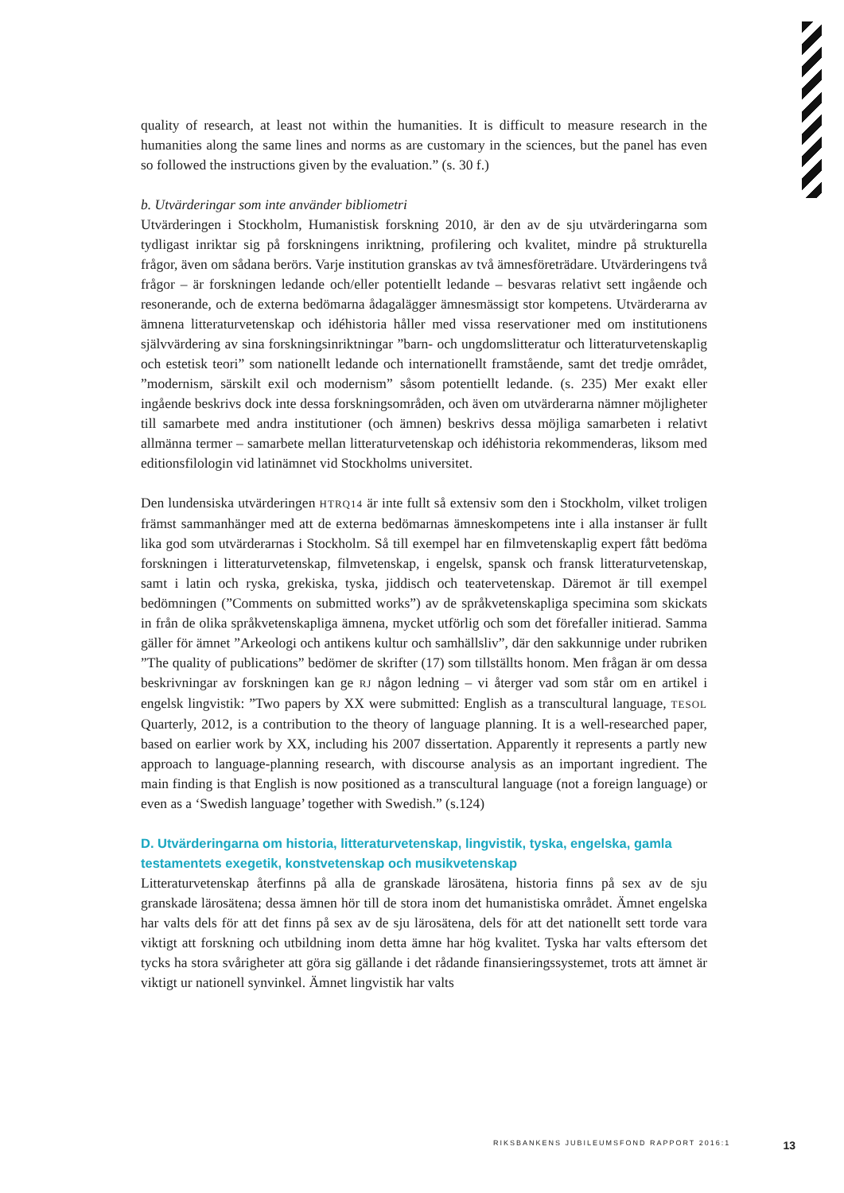quality of research, at least not within the humanities. It is difficult to measure research in the humanities along the same lines and norms as are customary in the sciences, but the panel has even so followed the instructions given by the evaluation.” (s. 30 f.)
b. Utvärderingar som inte använder bibliometri
Utvärderingen i Stockholm, Humanistisk forskning 2010, är den av de sju utvärderingarna som tydligast inriktar sig på forskningens inriktning, profilering och kvalitet, mindre på strukturella frågor, även om sådana berörs. Varje institution granskas av två ämnesföreträdare. Utvärderingens två frågor – är forskningen ledande och/eller potentiellt ledande – besvaras relativt sett ingående och resonerande, och de externa bedömarna ådagalägger ämnesmässigt stor kompetens. Utvärderarna av ämnena litteraturvetenskap och idéhistoria håller med vissa reservationer med om institutionens självvärdering av sina forskningsinriktningar ”barn- och ungdomslitteratur och litteraturvetenskaplig och estetisk teori” som nationellt ledande och internationellt framstående, samt det tredje området, ”modernism, särskilt exil och modernism” såsom potentiellt ledande. (s. 235) Mer exakt eller ingående beskrivs dock inte dessa forskningsområden, och även om utvärderarna nämner möjligheter till samarbete med andra institutioner (och ämnen) beskrivs dessa möjliga samarbeten i relativt allmänna termer – samarbete mellan litteraturvetenskap och idéhistoria rekommenderas, liksom med editionsfilologin vid latinämnet vid Stockholms universitet.
Den lundensiska utvärderingen HTRQ14 är inte fullt så extensiv som den i Stockholm, vilket troligen främst sammanhänger med att de externa bedömarnas ämneskompetens inte i alla instanser är fullt lika god som utvärderarnas i Stockholm. Så till exempel har en filmvetenskaplig expert fått bedöma forskningen i litteraturvetenskap, filmvetenskap, i engelsk, spansk och fransk litteraturvetenskap, samt i latin och ryska, grekiska, tyska, jiddisch och teatervetenskap. Däremot är till exempel bedömningen (”Comments on submitted works”) av de språkvetenskapliga specimina som skickats in från de olika språkvetenskapliga ämnena, mycket utförlig och som det förefaller initierad. Samma gäller för ämnet ”Arkeologi och antikens kultur och samhällsliv”, där den sakkunnige under rubriken ”The quality of publications” bedömer de skrifter (17) som tillställts honom. Men frågan är om dessa beskrivningar av forskningen kan ge RJ någon ledning – vi återger vad som står om en artikel i engelsk lingvistik: ”Two papers by XX were submitted: English as a transcultural language, TESOL Quarterly, 2012, is a contribution to the theory of language planning. It is a well-researched paper, based on earlier work by XX, including his 2007 dissertation. Apparently it represents a partly new approach to language-planning research, with discourse analysis as an important ingredient. The main finding is that English is now positioned as a transcultural language (not a foreign language) or even as a ‘Swedish language’ together with Swedish.” (s.124)
D. Utvärderingarna om historia, litteraturvetenskap, lingvistik, tyska, engelska, gamla testamentets exegetik, konstvetenskap och musikvetenskap
Litteraturvetenskap återfinns på alla de granskade lärosätena, historia finns på sex av de sju granskade lärosätena; dessa ämnen hör till de stora inom det humanistiska området. Ämnet engelska har valts dels för att det finns på sex av de sju lärosätena, dels för att det nationellt sett torde vara viktigt att forskning och utbildning inom detta ämne har hög kvalitet. Tyska har valts eftersom det tycks ha stora svårigheter att göra sig gällande i det rådande finansieringssystemet, trots att ämnet är viktigt ur nationell synvinkel. Ämnet lingvistik har valts
RIKSBANKENS JUBILEUMSFOND RAPPORT 2016:1 13